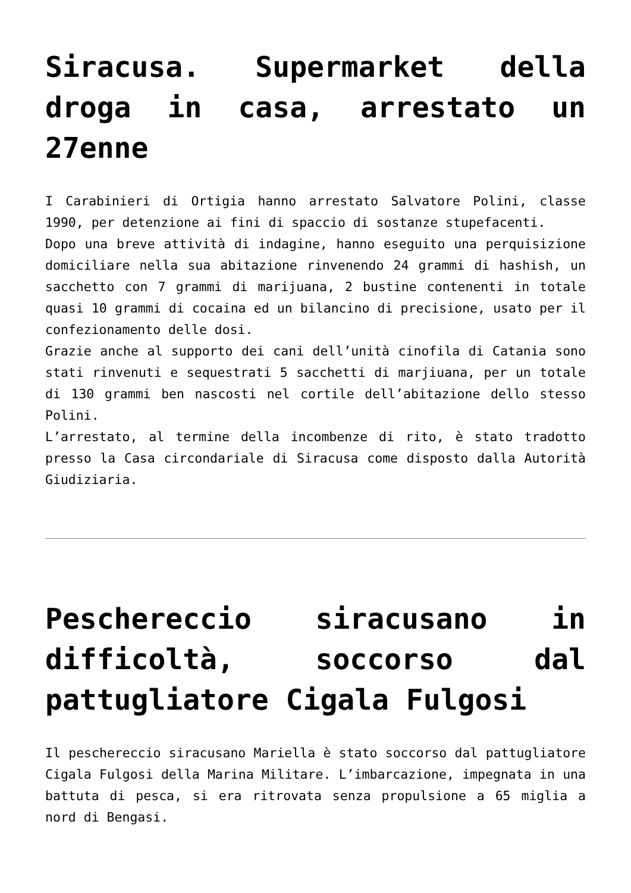Siracusa. Supermarket della droga in casa, arrestato un 27enne
I Carabinieri di Ortigia hanno arrestato Salvatore Polini, classe 1990, per detenzione ai fini di spaccio di sostanze stupefacenti.
Dopo una breve attività di indagine, hanno eseguito una perquisizione domiciliare nella sua abitazione rinvenendo 24 grammi di hashish, un sacchetto con 7 grammi di marijuana, 2 bustine contenenti in totale quasi 10 grammi di cocaina ed un bilancino di precisione, usato per il confezionamento delle dosi.
Grazie anche al supporto dei cani dell’unità cinofila di Catania sono stati rinvenuti e sequestrati 5 sacchetti di marjiuana, per un totale di 130 grammi ben nascosti nel cortile dell’abitazione dello stesso Polini.
L’arrestato, al termine della incombenze di rito, è stato tradotto presso la Casa circondariale di Siracusa come disposto dalla Autorità Giudiziaria.
Peschereccio siracusano in difficoltà, soccorso dal pattugliatore Cigala Fulgosi
Il peschereccio siracusano Mariella è stato soccorso dal pattugliatore Cigala Fulgosi della Marina Militare. L’imbarcazione, impegnata in una battuta di pesca, si era ritrovata senza propulsione a 65 miglia a nord di Bengasi.